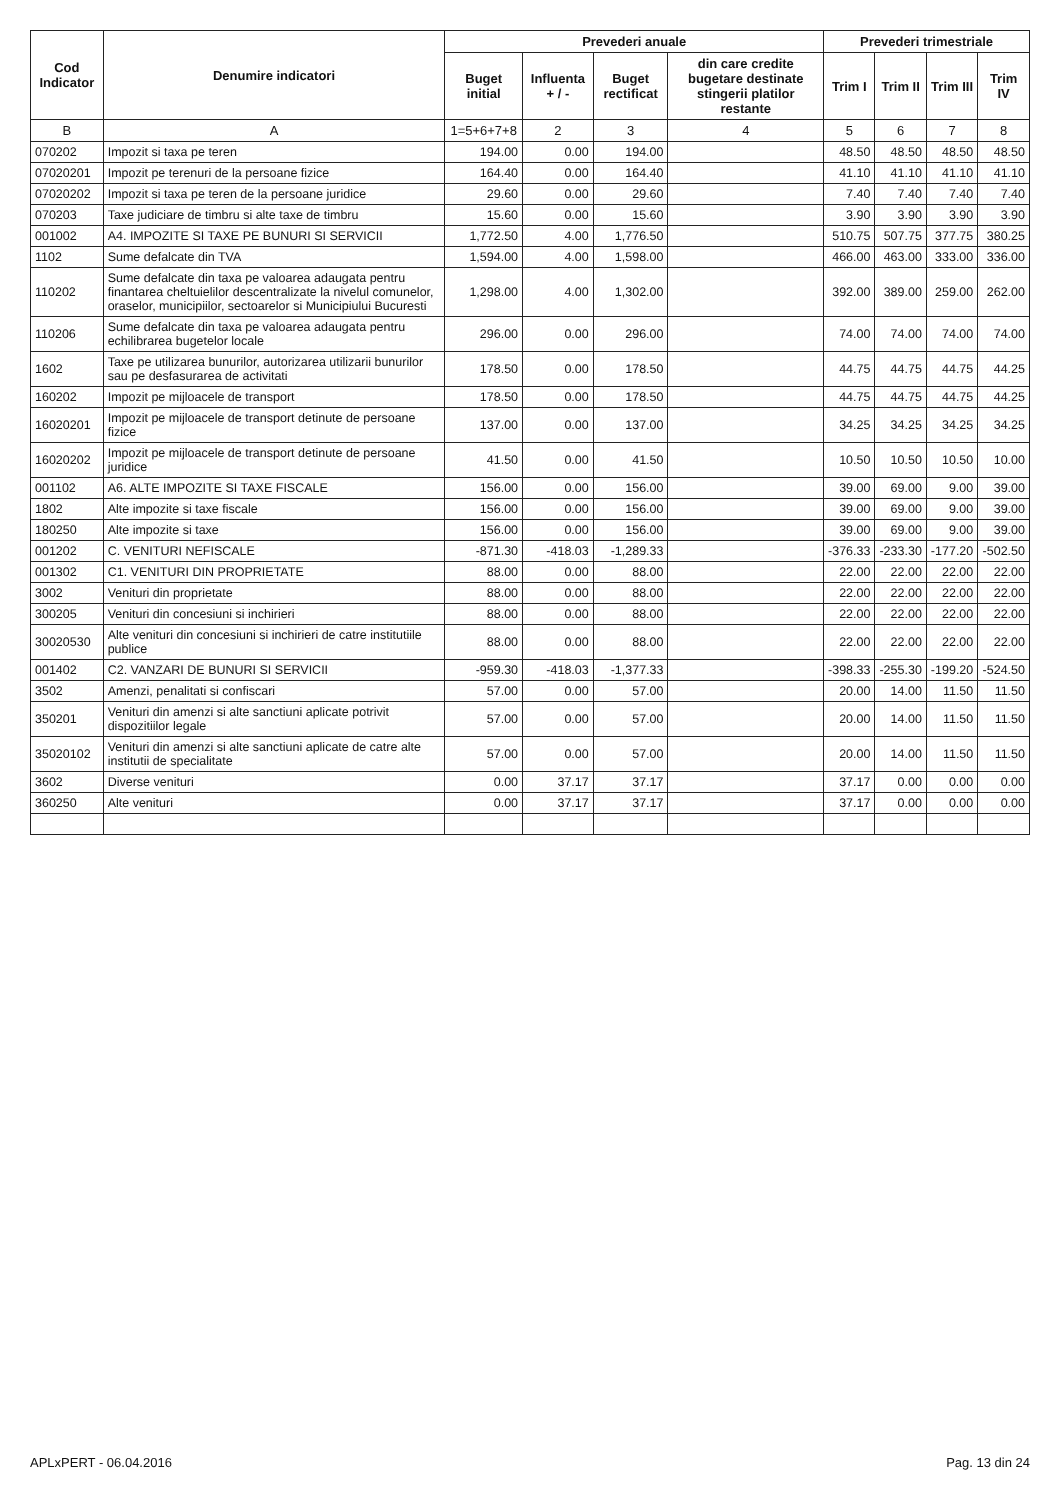| Cod Indicator | Denumire indicatori | Prevederi anuale | | | | Prevederi trimestriale | | | |
| --- | --- | --- | --- | --- | --- | --- | --- | --- | --- |
| | | Buget initial | Influenta + / - | Buget rectificat | din care credite bugetare destinate stingerii platilor restante | Trim I | Trim II | Trim III | Trim IV |
| B | A | 1=5+6+7+8 | 2 | 3 | 4 | 5 | 6 | 7 | 8 |
| 070202 | Impozit si taxa pe teren | 194.00 | 0.00 | 194.00 | | 48.50 | 48.50 | 48.50 | 48.50 |
| 07020201 | Impozit pe terenuri de la persoane fizice | 164.40 | 0.00 | 164.40 | | 41.10 | 41.10 | 41.10 | 41.10 |
| 07020202 | Impozit si taxa pe teren de la persoane juridice | 29.60 | 0.00 | 29.60 | | 7.40 | 7.40 | 7.40 | 7.40 |
| 070203 | Taxe judiciare de timbru si alte taxe de timbru | 15.60 | 0.00 | 15.60 | | 3.90 | 3.90 | 3.90 | 3.90 |
| 001002 | A4. IMPOZITE SI TAXE PE BUNURI SI SERVICII | 1,772.50 | 4.00 | 1,776.50 | | 510.75 | 507.75 | 377.75 | 380.25 |
| 1102 | Sume defalcate din TVA | 1,594.00 | 4.00 | 1,598.00 | | 466.00 | 463.00 | 333.00 | 336.00 |
| 110202 | Sume defalcate din taxa pe valoarea adaugata pentru finantarea cheltuielilor descentralizate la nivelul comunelor, oraselor, municipiilor, sectoarelor si Municipiului Bucuresti | 1,298.00 | 4.00 | 1,302.00 | | 392.00 | 389.00 | 259.00 | 262.00 |
| 110206 | Sume defalcate din taxa pe valoarea adaugata pentru echilibrarea bugetelor locale | 296.00 | 0.00 | 296.00 | | 74.00 | 74.00 | 74.00 | 74.00 |
| 1602 | Taxe pe utilizarea bunurilor, autorizarea utilizarii bunurilor sau pe desfasurarea de activitati | 178.50 | 0.00 | 178.50 | | 44.75 | 44.75 | 44.75 | 44.25 |
| 160202 | Impozit pe mijloacele de transport | 178.50 | 0.00 | 178.50 | | 44.75 | 44.75 | 44.75 | 44.25 |
| 16020201 | Impozit pe mijloacele de transport detinute de persoane fizice | 137.00 | 0.00 | 137.00 | | 34.25 | 34.25 | 34.25 | 34.25 |
| 16020202 | Impozit pe mijloacele de transport detinute de persoane juridice | 41.50 | 0.00 | 41.50 | | 10.50 | 10.50 | 10.50 | 10.00 |
| 001102 | A6. ALTE IMPOZITE SI TAXE FISCALE | 156.00 | 0.00 | 156.00 | | 39.00 | 69.00 | 9.00 | 39.00 |
| 1802 | Alte impozite si taxe fiscale | 156.00 | 0.00 | 156.00 | | 39.00 | 69.00 | 9.00 | 39.00 |
| 180250 | Alte impozite si taxe | 156.00 | 0.00 | 156.00 | | 39.00 | 69.00 | 9.00 | 39.00 |
| 001202 | C. VENITURI NEFISCALE | -871.30 | -418.03 | -1,289.33 | | -376.33 | -233.30 | -177.20 | -502.50 |
| 001302 | C1. VENITURI DIN PROPRIETATE | 88.00 | 0.00 | 88.00 | | 22.00 | 22.00 | 22.00 | 22.00 |
| 3002 | Venituri din proprietate | 88.00 | 0.00 | 88.00 | | 22.00 | 22.00 | 22.00 | 22.00 |
| 300205 | Venituri din concesiuni si inchirieri | 88.00 | 0.00 | 88.00 | | 22.00 | 22.00 | 22.00 | 22.00 |
| 30020530 | Alte venituri din concesiuni si inchirieri de catre institutiile publice | 88.00 | 0.00 | 88.00 | | 22.00 | 22.00 | 22.00 | 22.00 |
| 001402 | C2. VANZARI DE BUNURI SI SERVICII | -959.30 | -418.03 | -1,377.33 | | -398.33 | -255.30 | -199.20 | -524.50 |
| 3502 | Amenzi, penalitati si confiscari | 57.00 | 0.00 | 57.00 | | 20.00 | 14.00 | 11.50 | 11.50 |
| 350201 | Venituri din amenzi si alte sanctiuni aplicate potrivit dispozitiilor legale | 57.00 | 0.00 | 57.00 | | 20.00 | 14.00 | 11.50 | 11.50 |
| 35020102 | Venituri din amenzi si alte sanctiuni aplicate de catre alte institutii de specialitate | 57.00 | 0.00 | 57.00 | | 20.00 | 14.00 | 11.50 | 11.50 |
| 3602 | Diverse venituri | 0.00 | 37.17 | 37.17 | | 37.17 | 0.00 | 0.00 | 0.00 |
| 360250 | Alte venituri | 0.00 | 37.17 | 37.17 | | 37.17 | 0.00 | 0.00 | 0.00 |
APLxPERT - 06.04.2016 Pag. 13 din 24